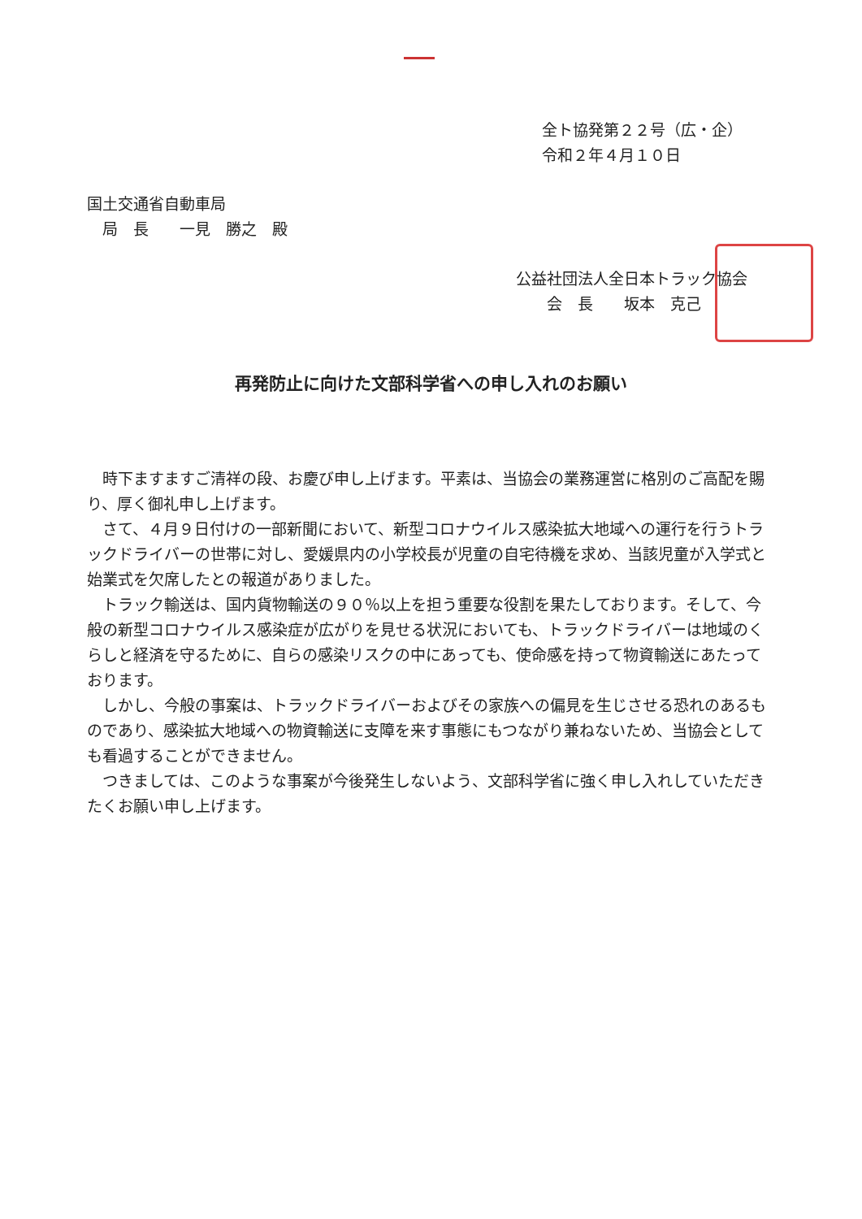全ト協発第２２号（広・企）
令和２年４月１０日
国土交通省自動車局
　局　長　　一見　勝之　殿
公益社団法人全日本トラック協会
　　会　長　　坂本　克己
再発防止に向けた文部科学省への申し入れのお願い
時下ますますご清祥の段、お慶び申し上げます。平素は、当協会の業務運営に格別のご高配を賜り、厚く御礼申し上げます。
さて、４月９日付けの一部新聞において、新型コロナウイルス感染拡大地域への運行を行うトラックドライバーの世帯に対し、愛媛県内の小学校長が児童の自宅待機を求め、当該児童が入学式と始業式を欠席したとの報道がありました。
トラック輸送は、国内貨物輸送の９０％以上を担う重要な役割を果たしております。そして、今般の新型コロナウイルス感染症が広がりを見せる状況においても、トラックドライバーは地域のくらしと経済を守るために、自らの感染リスクの中にあっても、使命感を持って物資輸送にあたっております。
しかし、今般の事案は、トラックドライバーおよびその家族への偏見を生じさせる恐れのあるものであり、感染拡大地域への物資輸送に支障を来す事態にもつながり兼ねないため、当協会としても看過することができません。
つきましては、このような事案が今後発生しないよう、文部科学省に強く申し入れしていただきたくお願い申し上げます。